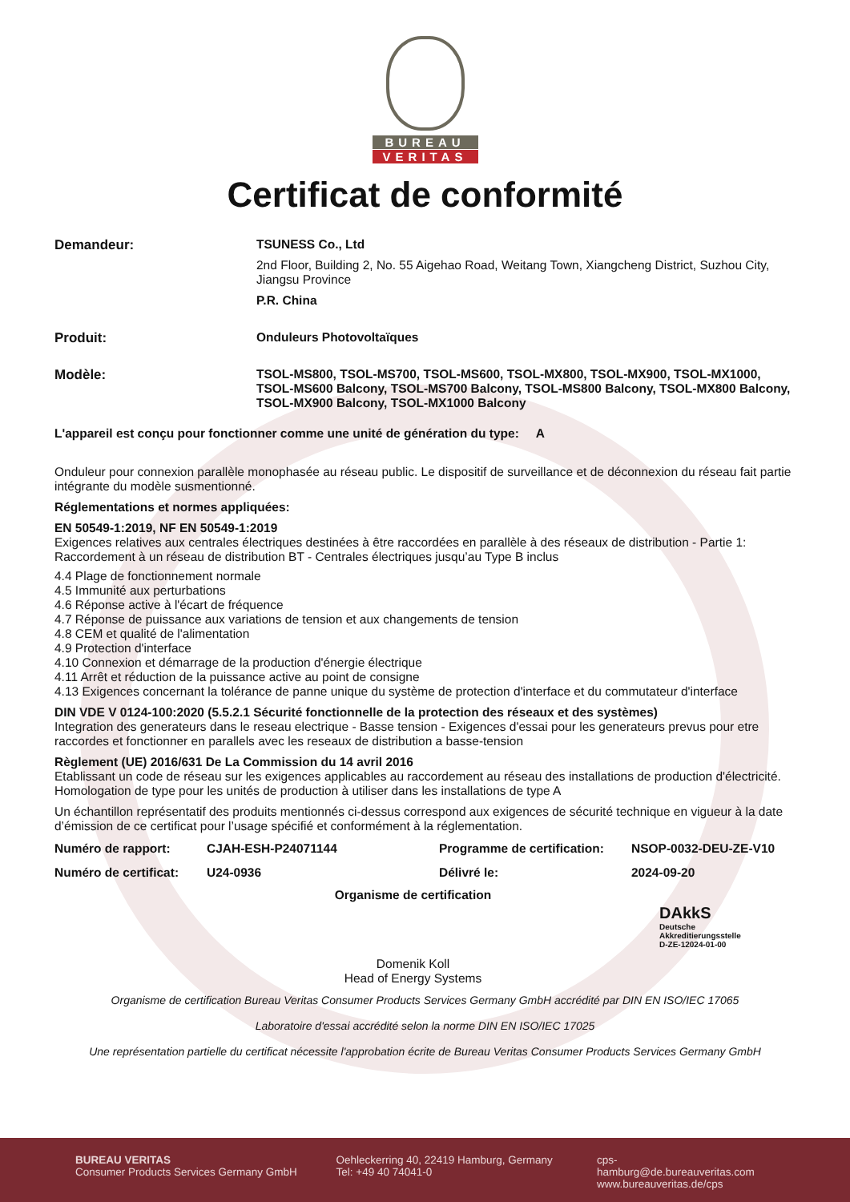BUREAU
VERITAS
Certificat de conformité
Demandeur: TSUNESS Co., Ltd
2nd Floor, Building 2, No. 55 Aigehao Road, Weitang Town, Xiangcheng District, Suzhou City, Jiangsu Province
P.R. China
Produit: Onduleurs Photovoltaïques
Modèle: TSOL-MS800, TSOL-MS700, TSOL-MS600, TSOL-MX800, TSOL-MX900, TSOL-MX1000, TSOL-MS600 Balcony, TSOL-MS700 Balcony, TSOL-MS800 Balcony, TSOL-MX800 Balcony, TSOL-MX900 Balcony, TSOL-MX1000 Balcony
L'appareil est conçu pour fonctionner comme une unité de génération du type: A
Onduleur pour connexion parallèle monophasée au réseau public. Le dispositif de surveillance et de déconnexion du réseau fait partie intégrante du modèle susmentionné.
Réglementations et normes appliquées:
EN 50549-1:2019, NF EN 50549-1:2019
Exigences relatives aux centrales électriques destinées à être raccordées en parallèle à des réseaux de distribution - Partie 1: Raccordement à un réseau de distribution BT - Centrales électriques jusqu’au Type B inclus
4.4 Plage de fonctionnement normale
4.5 Immunité aux perturbations
4.6 Réponse active à l'écart de fréquence
4.7 Réponse de puissance aux variations de tension et aux changements de tension
4.8 CEM et qualité de l'alimentation
4.9 Protection d'interface
4.10 Connexion et démarrage de la production d'énergie électrique
4.11 Arrêt et réduction de la puissance active au point de consigne
4.13 Exigences concernant la tolérance de panne unique du système de protection d'interface et du commutateur d'interface
DIN VDE V 0124-100:2020 (5.5.2.1 Sécurité fonctionnelle de la protection des réseaux et des systèmes)
Integration des generateurs dans le reseau electrique - Basse tension - Exigences d'essai pour les generateurs prevus pour etre raccordes et fonctionner en parallels avec les reseaux de distribution a basse-tension
Règlement (UE) 2016/631 De La Commission du 14 avril 2016
Etablissant un code de réseau sur les exigences applicables au raccordement au réseau des installations de production d'électricité. Homologation de type pour les unités de production à utiliser dans les installations de type A
Un échantillon représentatif des produits mentionnés ci-dessus correspond aux exigences de sécurité technique en vigueur à la date d’émission de ce certificat pour l’usage spécifié et conformément à la réglementation.
Numéro de rapport:
CJAH-ESH-P24071144
Programme de certification:
NSOP-0032-DEU-ZE-V10
Numéro de certificat:
U24-0936
Délivré le:
2024-09-20
Organisme de certification
Domenik Koll
Head of Energy Systems
DAkkS
Deutsche
Akkreditierungsstelle
D-ZE-12024-01-00
Organisme de certification Bureau Veritas Consumer Products Services Germany GmbH accrédité par DIN EN ISO/IEC 17065
Laboratoire d'essai accrédité selon la norme DIN EN ISO/IEC 17025
Une représentation partielle du certificat nécessite l'approbation écrite de Bureau Veritas Consumer Products Services Germany GmbH
BUREAU VERITAS
Consumer Products Services Germany GmbH
Oehleckerring 40, 22419 Hamburg, Germany
Tel: +49 40 74041-0
cps-hamburg@de.bureauveritas.com
www.bureauveritas.de/cps